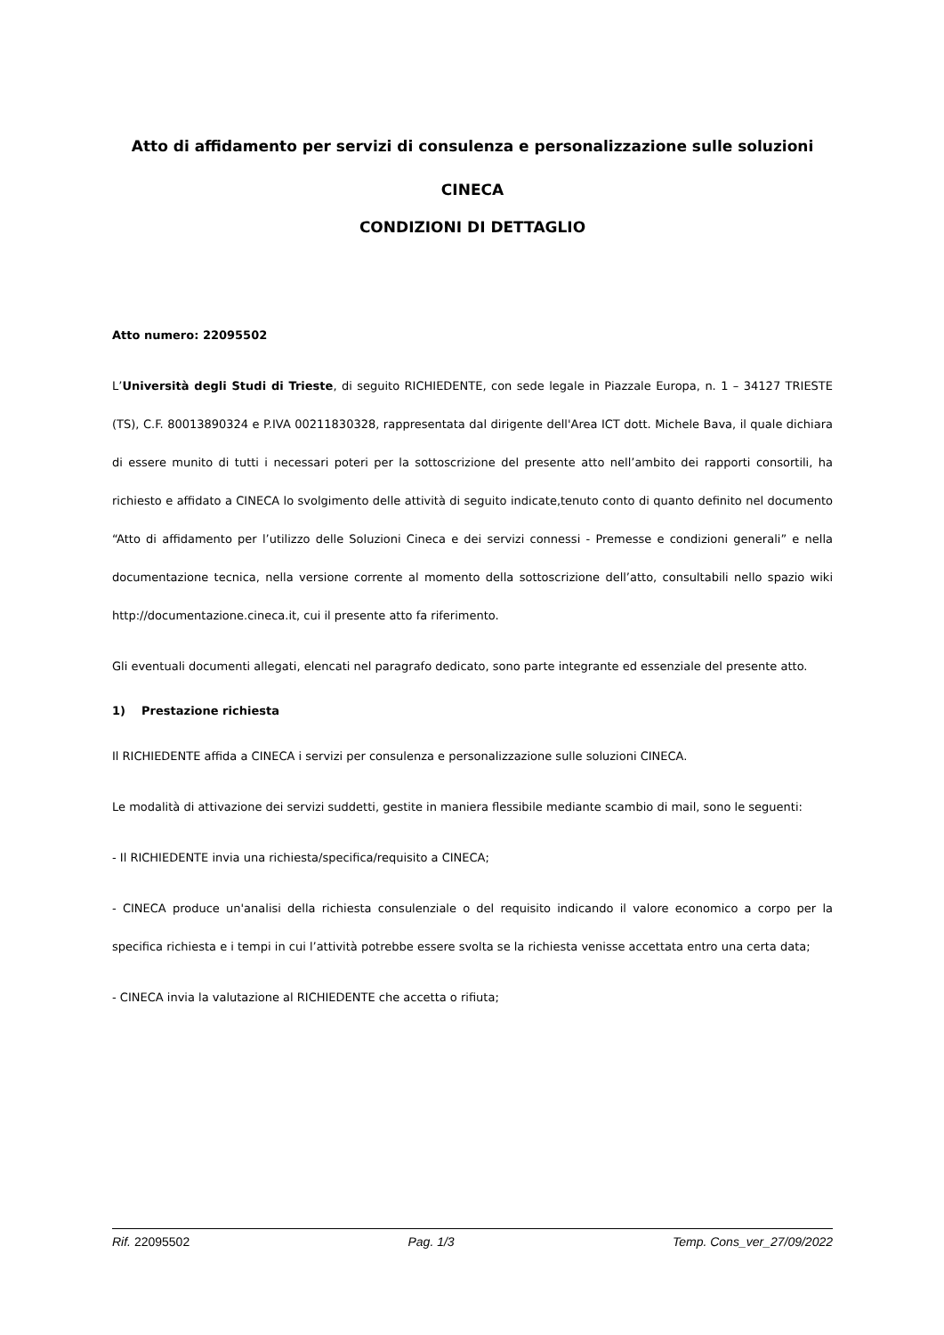Atto di affidamento per servizi di consulenza e personalizzazione sulle soluzioni
CINECA
CONDIZIONI DI DETTAGLIO
Atto numero: 22095502
L’Università degli Studi di Trieste, di seguito RICHIEDENTE, con sede legale in Piazzale Europa, n. 1 – 34127 TRIESTE (TS), C.F. 80013890324 e P.IVA 00211830328, rappresentata dal dirigente dell'Area ICT dott. Michele Bava, il quale dichiara di essere munito di tutti i necessari poteri per la sottoscrizione del presente atto nell’ambito dei rapporti consortili, ha richiesto e affidato a CINECA lo svolgimento delle attività di seguito indicate,tenuto conto di quanto definito nel documento “Atto di affidamento per l’utilizzo delle Soluzioni Cineca e dei servizi connessi - Premesse e condizioni generali” e nella documentazione tecnica, nella versione corrente al momento della sottoscrizione dell’atto, consultabili nello spazio wiki http://documentazione.cineca.it, cui il presente atto fa riferimento.
Gli eventuali documenti allegati, elencati nel paragrafo dedicato, sono parte integrante ed essenziale del presente atto.
1) Prestazione richiesta
Il RICHIEDENTE affida a CINECA i servizi per consulenza e personalizzazione sulle soluzioni CINECA.
Le modalità di attivazione dei servizi suddetti, gestite in maniera flessibile mediante scambio di mail, sono le seguenti:
- Il RICHIEDENTE invia una richiesta/specifica/requisito a CINECA;
- CINECA produce un'analisi della richiesta consulenziale o del requisito indicando il valore economico a corpo per la specifica richiesta e i tempi in cui l’attività potrebbe essere svolta se la richiesta venisse accettata entro una certa data;
- CINECA invia la valutazione al RICHIEDENTE che accetta o rifiuta;
Rif. 22095502 Pag. 1/3 Temp. Cons_ver_27/09/2022